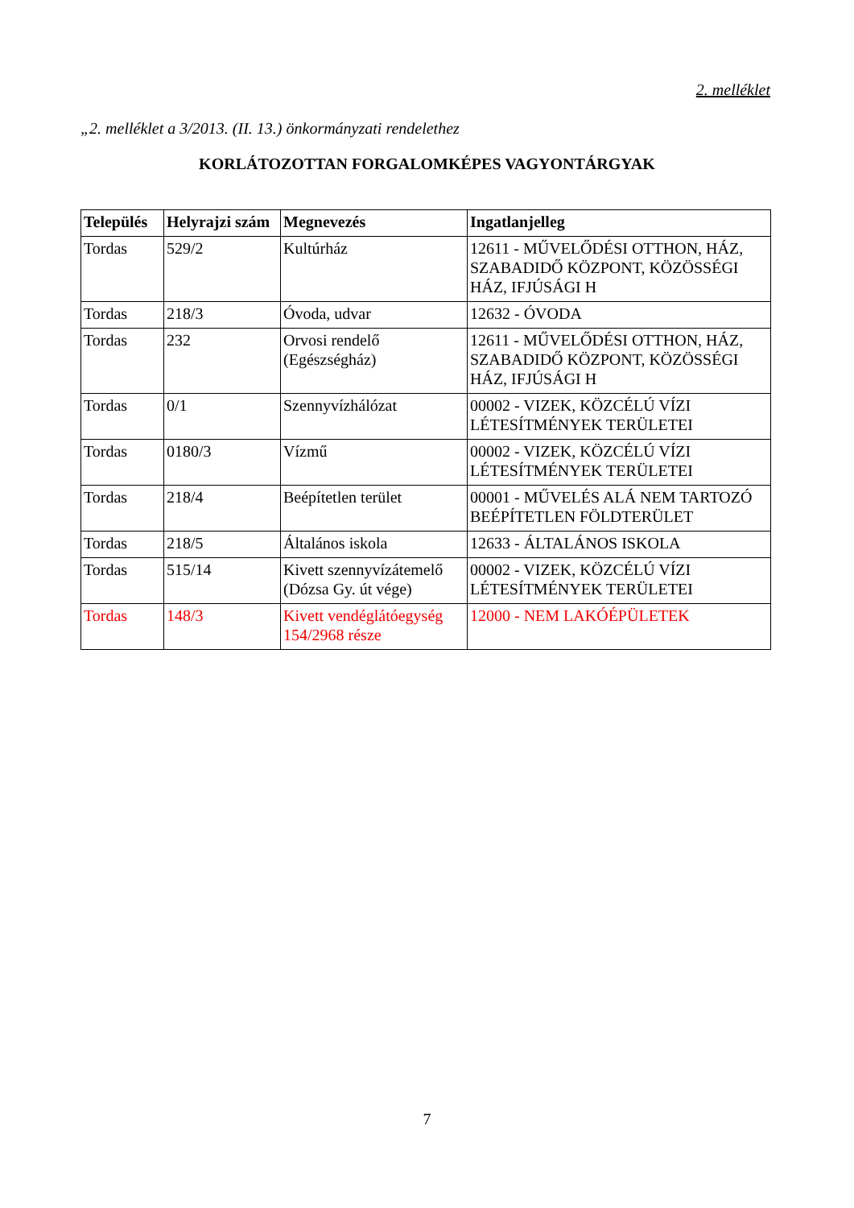2. melléklet
„2. melléklet a 3/2013. (II. 13.) önkormányzati rendelethez
KORLÁTOZOTTAN FORGALOMKÉPES VAGYONTÁRGYAK
| Település | Helyrajzi szám | Megnevezés | Ingatlanjelleg |
| --- | --- | --- | --- |
| Tordas | 529/2 | Kultúrház | 12611 - MŰVELŐDÉSI OTTHON, HÁZ, SZABADIDŐ KÖZPONT, KÖZÖSSÉGI HÁZ, IFJÚSÁGI H |
| Tordas | 218/3 | Óvoda, udvar | 12632 - ÓVODA |
| Tordas | 232 | Orvosi rendelő (Egészségház) | 12611 - MŰVELŐDÉSI OTTHON, HÁZ, SZABADIDŐ KÖZPONT, KÖZÖSSÉGI HÁZ, IFJÚSÁGI H |
| Tordas | 0/1 | Szennyvízhálózat | 00002 - VIZEK, KÖZCÉLÚ VÍZI LÉTESÍTMÉNYEK TERÜLETEI |
| Tordas | 0180/3 | Vízmű | 00002 - VIZEK, KÖZCÉLÚ VÍZI LÉTESÍTMÉNYEK TERÜLETEI |
| Tordas | 218/4 | Beépítetlen terület | 00001 - MŰVELÉS ALÁ NEM TARTOZÓ BEÉPÍTETLEN FÖLDTERÜLET |
| Tordas | 218/5 | Általános iskola | 12633 - ÁLTALÁNOS ISKOLA |
| Tordas | 515/14 | Kivett szennyvízátemelő (Dózsa Gy. út vége) | 00002 - VIZEK, KÖZCÉLÚ VÍZI LÉTESÍTMÉNYEK TERÜLETEI |
| Tordas | 148/3 | Kivett vendéglátóegység 154/2968 része | 12000 - NEM LAKÓÉPÜLETEK |
7